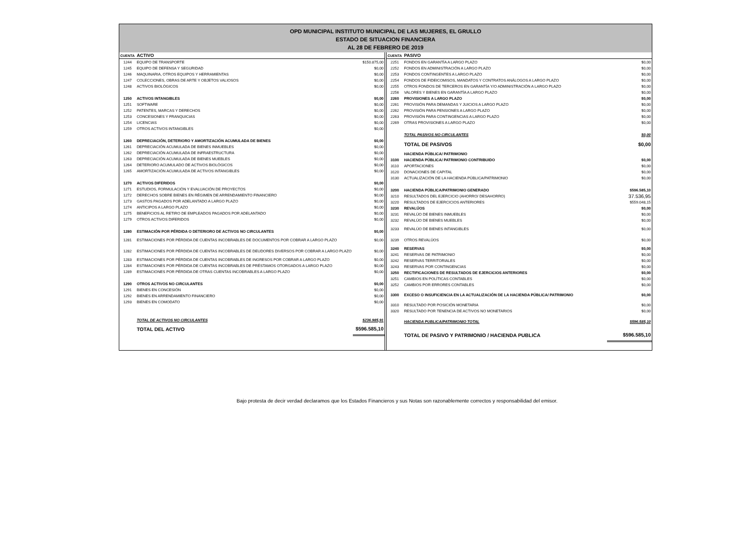OPD MUNICIPAL INSTITUTO MUNICIPAL DE LAS MUJERES, EL GRULLO
ESTADO DE SITUACION FINANCIERA
AL 28 DE FEBRERO DE 2019
| CUENTA | ACTIVO | |
| --- | --- | --- |
| 1244 | EQUIPO DE TRANSPORTE | $150.875,00 |
| 1245 | EQUIPO DE DEFENSA Y SEGURIDAD | $0,00 |
| 1246 | MAQUINARIA, OTROS EQUIPOS Y HERRAMIENTAS | $0,00 |
| 1247 | COLECCIONES, OBRAS DE ARTE Y OBJETOS VALIOSOS | $0,00 |
| 1248 | ACTIVOS BIOLÓGICOS | $0,00 |
| 1250 | ACTIVOS INTANGIBLES | $0,00 |
| 1251 | SOFTWARE | $0,00 |
| 1252 | PATENTES, MARCAS Y DERECHOS | $0,00 |
| 1253 | CONCESIONES Y FRANQUICIAS | $0,00 |
| 1254 | LICENCIAS | $0,00 |
| 1259 | OTROS ACTIVOS INTANGIBLES | $0,00 |
| 1260 | DEPRECIACIÓN, DETERIORO Y AMORTIZACIÓN ACUMULADA DE BIENES | $0,00 |
| 1261 | DEPRECIACIÓN ACUMULADA DE BIENES INMUEBLES | $0,00 |
| 1262 | DEPRECIACIÓN ACUMULADA DE INFRAESTRUCTURA | $0,00 |
| 1263 | DEPRECIACIÓN ACUMULADA DE BIENES MUEBLES | $0,00 |
| 1264 | DETERIORO ACUMULADO DE ACTIVOS BIOLÓGICOS | $0,00 |
| 1265 | AMORTIZACIÓN ACUMULADA DE ACTIVOS INTANGIBLES | $0,00 |
| 1270 | ACTIVOS DIFERIDOS | $0,00 |
| 1271 | ESTUDIOS, FORMULACIÓN Y EVALUACIÓN DE PROYECTOS | $0,00 |
| 1272 | DERECHOS SOBRE BIENES EN RÉGIMEN DE ARRENDAMIENTO FINANCIERO | $0,00 |
| 1273 | GASTOS PAGADOS POR ADELANTADO A LARGO PLAZO | $0,00 |
| 1274 | ANTICIPOS A LARGO PLAZO | $0,00 |
| 1275 | BENEFICIOS AL RETIRO DE EMPLEADOS PAGADOS POR ADELANTADO | $0,00 |
| 1279 | OTROS ACTIVOS DIFERIDOS | $0,00 |
| 1280 | ESTIMACIÓN POR PÉRDIDA O DETERIORO DE ACTIVOS NO CIRCULANTES | $0,00 |
| 1281 | ESTIMACIONES POR PÉRDIDA DE CUENTAS INCOBRABLES DE DOCUMENTOS POR COBRAR A LARGO PLAZO | $0,00 |
| 1282 | ESTIMACIONES POR PÉRDIDA DE CUENTAS INCOBRABLES DE DEUDORES DIVERSOS POR COBRAR A LARGO PLAZO | $0,00 |
| 1283 | ESTIMACIONES POR PÉRDIDA DE CUENTAS INCOBRABLES DE INGRESOS POR COBRAR A LARGO PLAZO | $0,00 |
| 1284 | ESTIMACIONES POR PÉRDIDA DE CUENTAS INCOBRABLES DE PRÉSTAMOS OTORGADOS A LARGO PLAZO | $0,00 |
| 1289 | ESTIMACIONES POR PÉRDIDA DE OTRAS CUENTAS INCOBRABLES A LARGO PLAZO | $0,00 |
| 1290 | OTROS ACTIVOS NO CIRCULANTES | $0,00 |
| 1291 | BIENES EN CONCESIÓN | $0,00 |
| 1292 | BIENES EN ARRENDAMIENTO FINANCIERO | $0,00 |
| 1293 | BIENES EN COMODATO | $0,00 |
| | TOTAL DE ACTIVOS NO CIRCULANTES | $236.985,91 |
| | TOTAL DEL ACTIVO | $596.585,10 |
| CUENTA | PASIVO | |
| --- | --- | --- |
| 2251 | FONDOS EN GARANTÍA A LARGO PLAZO | $0,00 |
| 2252 | FONDOS EN ADMINISTRACIÓN A LARGO PLAZO | $0,00 |
| 2253 | FONDOS CONTINGENTES A LARGO PLAZO | $0,00 |
| 2254 | FONDOS DE FIDEICOMISOS, MANDATOS Y CONTRATOS ANÁLOGOS A LARGO PLAZO | $0,00 |
| 2255 | OTROS FONDOS DE TERCEROS EN GARANTÍA Y/O ADMINISTRACIÓN A LARGO PLAZO | $0,00 |
| 2256 | VALORES Y BIENES EN GARANTÍA A LARGO PLAZO | $0,00 |
| 2260 | PROVISIONES A LARGO PLAZO | $0,00 |
| 2261 | PROVISIÓN PARA DEMANDAS Y JUICIOS A LARGO PLAZO | $0,00 |
| 2262 | PROVISIÓN PARA PENSIONES A LARGO PLAZO | $0,00 |
| 2263 | PROVISIÓN PARA CONTINGENCIAS A LARGO PLAZO | $0,00 |
| 2269 | OTRAS PROVISIONES A LARGO PLAZO | $0,00 |
| | TOTAL PASIVOS NO CIRCULANTES | $0,00 |
| | TOTAL DE PASIVOS | $0,00 |
| | HACIENDA PÚBLICA/ PATRIMONIO | |
| 3100 | HACIENDA PÚBLICA/ PATRIMONIO CONTRIBUIDO | $0,00 |
| 3110 | APORTACIONES | $0,00 |
| 3120 | DONACIONES DE CAPITAL | $0,00 |
| 3130 | ACTUALIZACIÓN DE LA HACIENDA PÚBLICA/PATRIMONIO | $0,00 |
| 3200 | HACIENDA PÚBLICA/PATRIMONIO GENERADO | $596.585,10 |
| 3210 | RESULTADOS DEL EJERCICIO (AHORRO/ DESAHORRO) | 37.536,95 |
| 3220 | RESULTADOS DE EJERCICIOS ANTERIORES | $559.048,15 |
| 3230 | REVALÚOS | $0,00 |
| 3231 | REVALÚO DE BIENES INMUEBLES | $0,00 |
| 3232 | REVALÚO DE BIENES MUEBLES | $0,00 |
| 3233 | REVALÚO DE BIENES INTANGIBLES | $0,00 |
| 3239 | OTROS REVALÚOS | $0,00 |
| 3240 | RESERVAS | $0,00 |
| 3241 | RESERVAS DE PATRIMONIO | $0,00 |
| 3242 | RESERVAS TERRITORIALES | $0,00 |
| 3243 | RESERVAS POR CONTINGENCIAS | $0,00 |
| 3250 | RECTIFICACIONES DE RESULTADOS DE EJERCICIOS ANTERIORES | $0,00 |
| 3251 | CAMBIOS EN POLÍTICAS CONTABLES | $0,00 |
| 3252 | CAMBIOS POR ERRORES CONTABLES | $0,00 |
| 3300 | EXCESO O INSUFICIENCIA EN LA ACTUALIZACIÓN DE LA HACIENDA PÚBLICA/ PATRIMONIO | $0,00 |
| 3310 | RESULTADO POR POSICIÓN MONETARIA | $0,00 |
| 3320 | RESULTADO POR TENENCIA DE ACTIVOS NO MONETARIOS | $0,00 |
| | HACIENDA PUBLICA/PATRIMONIO TOTAL | $596.585,10 |
| | TOTAL DE PASIVO Y PATRIMONIO / HACIENDA PUBLICA | $596.585,10 |
Bajo protesta de decir verdad declaramos que los Estados Financieros y sus Notas son razonablemente correctos y responsabilidad del emisor.